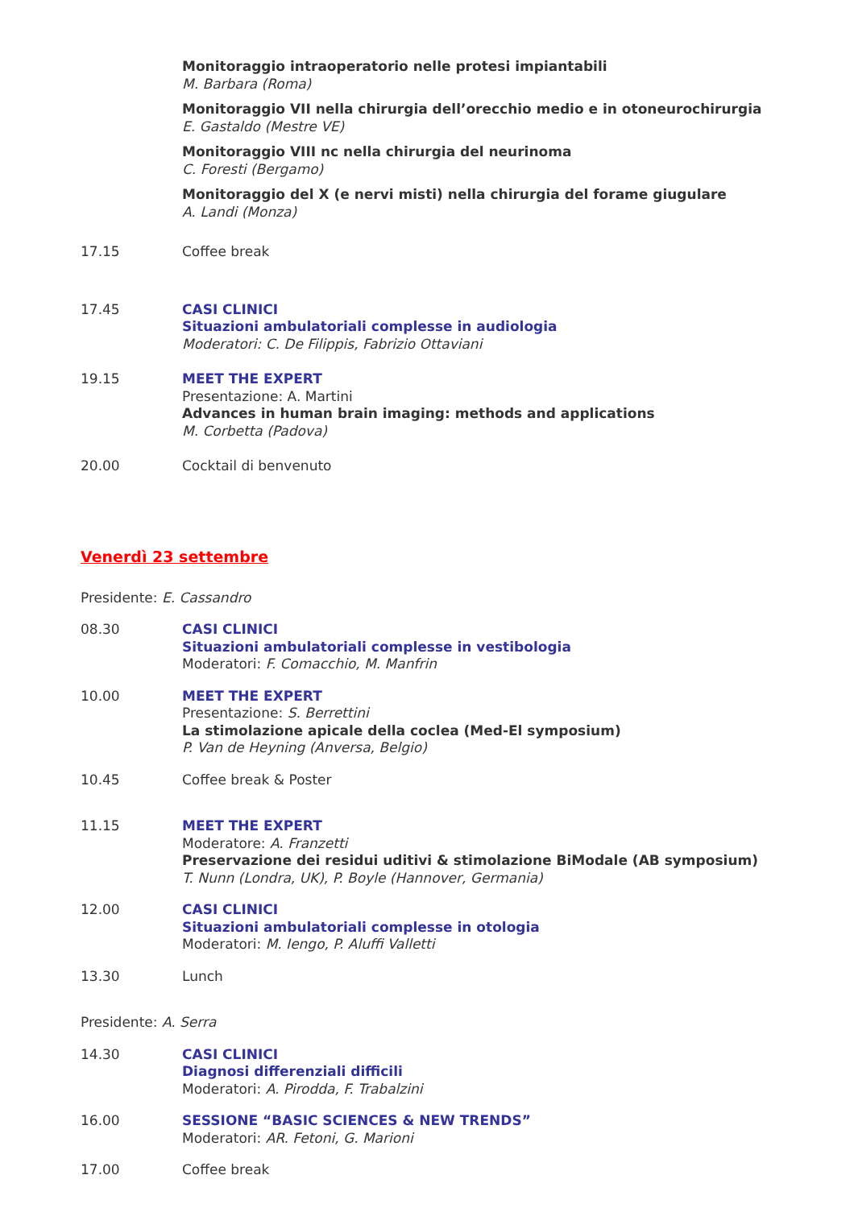Monitoraggio intraoperatorio nelle protesi impiantabili
M. Barbara (Roma)
Monitoraggio VII nella chirurgia dell’orecchio medio e in otoneurochirurgia
E. Gastaldo (Mestre VE)
Monitoraggio VIII nc nella chirurgia del neurinoma
C. Foresti (Bergamo)
Monitoraggio del X (e nervi misti) nella chirurgia del forame giugulare
A. Landi (Monza)
17.15 Coffee break
17.45 CASI CLINICI
Situazioni ambulatoriali complesse in audiologia
Moderatori: C. De Filippis, Fabrizio Ottaviani
19.15 MEET THE EXPERT
Presentazione: A. Martini
Advances in human brain imaging: methods and applications
M. Corbetta (Padova)
20.00 Cocktail di benvenuto
Venerdì 23 settembre
Presidente: E. Cassandro
08.30 CASI CLINICI
Situazioni ambulatoriali complesse in vestibologia
Moderatori: F. Comacchio, M. Manfrin
10.00 MEET THE EXPERT
Presentazione: S. Berrettini
La stimolazione apicale della coclea (Med-El symposium)
P. Van de Heyning (Anversa, Belgio)
10.45 Coffee break & Poster
11.15 MEET THE EXPERT
Moderatore: A. Franzetti
Preservazione dei residui uditivi & stimolazione BiModale (AB symposium)
T. Nunn (Londra, UK), P. Boyle (Hannover, Germania)
12.00 CASI CLINICI
Situazioni ambulatoriali complesse in otologia
Moderatori: M. Iengo, P. Aluffi Valletti
13.30 Lunch
Presidente: A. Serra
14.30 CASI CLINICI
Diagnosi differenziali difficili
Moderatori: A. Pirodda, F. Trabalzini
16.00 SESSIONE “BASIC SCIENCES & NEW TRENDS”
Moderatori: AR. Fetoni, G. Marioni
17.00 Coffee break